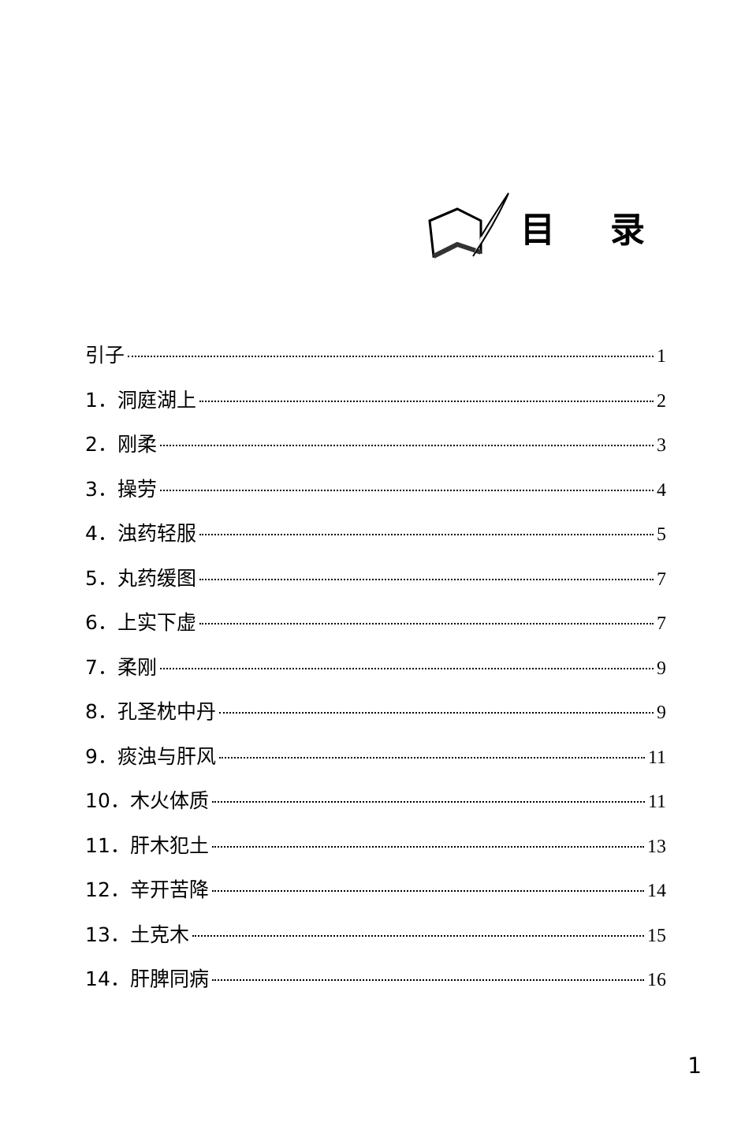目录
引子 1
1．洞庭湖上 2
2．刚柔 3
3．操劳 4
4．浊药轻服 5
5．丸药缓图 7
6．上实下虚 7
7．柔刚 9
8．孔圣枕中丹 9
9．痰浊与肝风 11
10．木火体质 11
11．肝木犯土 13
12．辛开苦降 14
13．土克木 15
14．肝脾同病 16
1